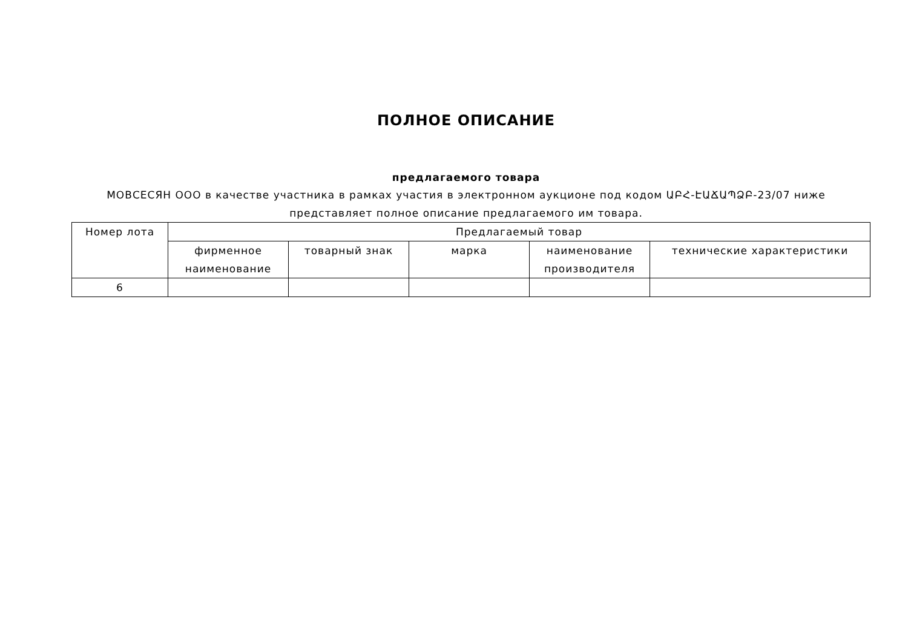ПОЛНОЕ ОПИСАНИЕ
предлагаемого товара
МОВСЕСЯН ООО в качестве участника в рамках участия в электронном аукционе под кодом ԱԲՀ-ԷԱՃԱՊՁԲ-23/07 ниже
представляет полное описание предлагаемого им товара.
| Номер лота | Предлагаемый товар | | | | |
| --- | --- | --- | --- | --- | --- |
| | фирменное наименование | товарный знак | марка | наименование производителя | технические характеристики |
| 6 | | | | | |